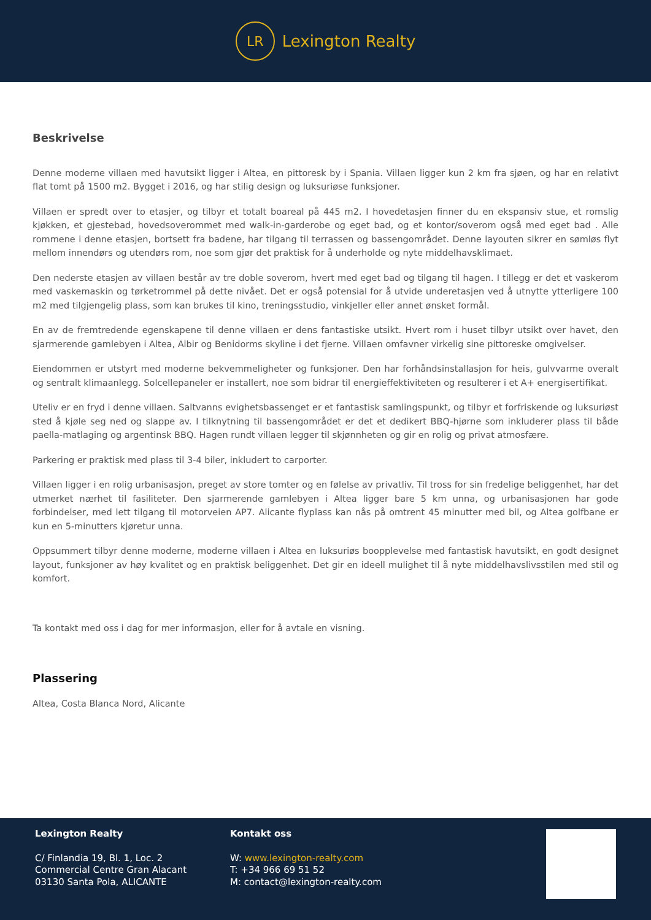LR
Lexington Realty
Beskrivelse
Denne moderne villaen med havutsikt ligger i Altea, en pittoresk by i Spania. Villaen ligger kun 2 km fra sjøen, og har en relativt flat tomt på 1500 m2. Bygget i 2016, og har stilig design og luksuriøse funksjoner.
Villaen er spredt over to etasjer, og tilbyr et totalt boareal på 445 m2. I hovedetasjen finner du en ekspansiv stue, et romslig kjøkken, et gjestebad, hovedsoverommet med walk-in-garderobe og eget bad, og et kontor/soverom også med eget bad . Alle rommene i denne etasjen, bortsett fra badene, har tilgang til terrassen og bassengområdet. Denne layouten sikrer en sømløs flyt mellom innendørs og utendørs rom, noe som gjør det praktisk for å underholde og nyte middelhavsklimaet.
Den nederste etasjen av villaen består av tre doble soverom, hvert med eget bad og tilgang til hagen. I tillegg er det et vaskerom med vaskemaskin og tørketrommel på dette nivået. Det er også potensial for å utvide underetasjen ved å utnytte ytterligere 100 m2 med tilgjengelig plass, som kan brukes til kino, treningsstudio, vinkjeller eller annet ønsket formål.
En av de fremtredende egenskapene til denne villaen er dens fantastiske utsikt. Hvert rom i huset tilbyr utsikt over havet, den sjarmerende gamlebyen i Altea, Albir og Benidorms skyline i det fjerne. Villaen omfavner virkelig sine pittoreske omgivelser.
Eiendommen er utstyrt med moderne bekvemmeligheter og funksjoner. Den har forhåndsinstallasjon for heis, gulvvarme overalt og sentralt klimaanlegg. Solcellepaneler er installert, noe som bidrar til energieffektiviteten og resulterer i et A+ energisertifikat.
Uteliv er en fryd i denne villaen. Saltvanns evighetsbassenget er et fantastisk samlingspunkt, og tilbyr et forfriskende og luksuriøst sted å kjøle seg ned og slappe av. I tilknytning til bassengområdet er det et dedikert BBQ-hjørne som inkluderer plass til både paella-matlaging og argentinsk BBQ. Hagen rundt villaen legger til skjønnheten og gir en rolig og privat atmosfære.
Parkering er praktisk med plass til 3-4 biler, inkludert to carporter.
Villaen ligger i en rolig urbanisasjon, preget av store tomter og en følelse av privatliv. Til tross for sin fredelige beliggenhet, har det utmerket nærhet til fasiliteter. Den sjarmerende gamlebyen i Altea ligger bare 5 km unna, og urbanisasjonen har gode forbindelser, med lett tilgang til motorveien AP7. Alicante flyplass kan nås på omtrent 45 minutter med bil, og Altea golfbane er kun en 5-minutters kjøretur unna.
Oppsummert tilbyr denne moderne, moderne villaen i Altea en luksuriøs boopplevelse med fantastisk havutsikt, en godt designet layout, funksjoner av høy kvalitet og en praktisk beliggenhet. Det gir en ideell mulighet til å nyte middelhavslivsstilen med stil og komfort.
Ta kontakt med oss i dag for mer informasjon, eller for å avtale en visning.
Plassering
Altea, Costa Blanca Nord, Alicante
Lexington Realty
C/ Finlandia 19, Bl. 1, Loc. 2
Commercial Centre Gran Alacant
03130 Santa Pola, ALICANTE
Kontakt oss
W: www.lexington-realty.com
T: +34 966 69 51 52
M: contact@lexington-realty.com